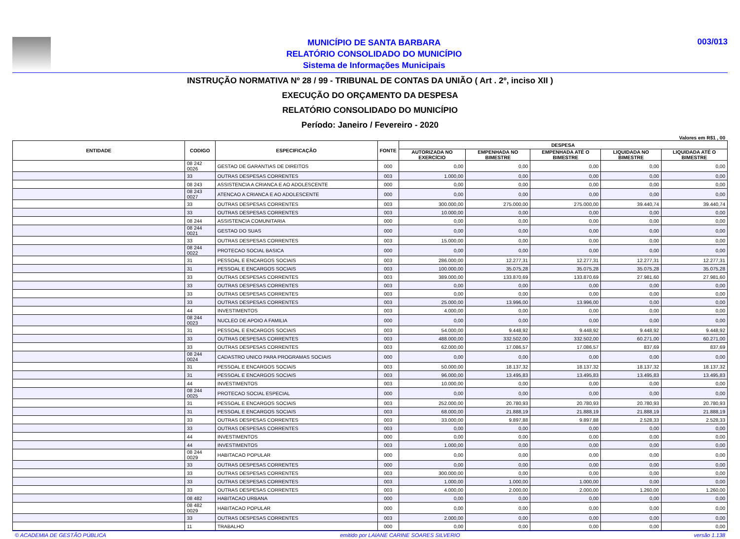MUNICÍPIO DE SANTA BARBARA
RELATÓRIO CONSOLIDADO DO MUNICÍPIO
Sistema de Informações Municipais
003/013
INSTRUÇÃO NORMATIVA Nº 28 / 99 - TRIBUNAL DE CONTAS DA UNIÃO ( Art . 2º, inciso XII )
EXECUÇÃO DO ORÇAMENTO DA DESPESA
RELATÓRIO CONSOLIDADO DO MUNICÍPIO
Período: Janeiro / Fevereiro - 2020
Valores em R$1 , 00
| ENTIDADE | CODIGO | ESPECIFICAÇÃO | FONTE | DESPESA | | | | |
| --- | --- | --- | --- | --- | --- | --- | --- | --- |
| | | | | AUTORIZADA NO EXERCÍCIO | EMPENHADA NO BIMESTRE | EMPENHADA ATÉ O BIMESTRE | LIQUIDADA NO BIMESTRE | LIQUIDADA ATÉ O BIMESTRE |
| | 08 242 0026 | GESTAO DE GARANTIAS DE DIREITOS | 000 | 0,00 | 0,00 | 0,00 | 0,00 | 0,00 |
| | 33 | OUTRAS DESPESAS CORRENTES | 003 | 1.000,00 | 0,00 | 0,00 | 0,00 | 0,00 |
| | 08 243 | ASSISTENCIA A CRIANCA E AO ADOLESCENTE | 000 | 0,00 | 0,00 | 0,00 | 0,00 | 0,00 |
| | 08 243 0027 | ATENCAO A CRIANCA E AO ADOLESCENTE | 000 | 0,00 | 0,00 | 0,00 | 0,00 | 0,00 |
| | 33 | OUTRAS DESPESAS CORRENTES | 003 | 300.000,00 | 275.000,00 | 275.000,00 | 39.440,74 | 39.440,74 |
| | 33 | OUTRAS DESPESAS CORRENTES | 003 | 10.000,00 | 0,00 | 0,00 | 0,00 | 0,00 |
| | 08 244 | ASSISTENCIA COMUNITARIA | 000 | 0,00 | 0,00 | 0,00 | 0,00 | 0,00 |
| | 08 244 0021 | GESTAO DO SUAS | 000 | 0,00 | 0,00 | 0,00 | 0,00 | 0,00 |
| | 33 | OUTRAS DESPESAS CORRENTES | 003 | 15.000,00 | 0,00 | 0,00 | 0,00 | 0,00 |
| | 08 244 0022 | PROTECAO SOCIAL BASICA | 000 | 0,00 | 0,00 | 0,00 | 0,00 | 0,00 |
| | 31 | PESSOAL E ENCARGOS SOCIAIS | 003 | 286.000,00 | 12.277,31 | 12.277,31 | 12.277,31 | 12.277,31 |
| | 31 | PESSOAL E ENCARGOS SOCIAIS | 003 | 100.000,00 | 35.075,28 | 35.075,28 | 35.075,28 | 35.075,28 |
| | 33 | OUTRAS DESPESAS CORRENTES | 003 | 389.000,00 | 133.870,69 | 133.870,69 | 27.981,60 | 27.981,60 |
| | 33 | OUTRAS DESPESAS CORRENTES | 003 | 0,00 | 0,00 | 0,00 | 0,00 | 0,00 |
| | 33 | OUTRAS DESPESAS CORRENTES | 003 | 0,00 | 0,00 | 0,00 | 0,00 | 0,00 |
| | 33 | OUTRAS DESPESAS CORRENTES | 003 | 25.000,00 | 13.996,00 | 13.996,00 | 0,00 | 0,00 |
| | 44 | INVESTIMENTOS | 003 | 4.000,00 | 0,00 | 0,00 | 0,00 | 0,00 |
| | 08 244 0023 | NUCLEO DE APOIO A FAMILIA | 000 | 0,00 | 0,00 | 0,00 | 0,00 | 0,00 |
| | 31 | PESSOAL E ENCARGOS SOCIAIS | 003 | 54.000,00 | 9.448,92 | 9.448,92 | 9.448,92 | 9.448,92 |
| | 33 | OUTRAS DESPESAS CORRENTES | 003 | 488.000,00 | 332.502,00 | 332.502,00 | 60.271,00 | 60.271,00 |
| | 33 | OUTRAS DESPESAS CORRENTES | 003 | 62.000,00 | 17.086,57 | 17.086,57 | 837,69 | 837,69 |
| | 08 244 0024 | CADASTRO UNICO PARA PROGRAMAS SOCIAIS | 000 | 0,00 | 0,00 | 0,00 | 0,00 | 0,00 |
| | 31 | PESSOAL E ENCARGOS SOCIAIS | 003 | 50.000,00 | 18.137,32 | 18.137,32 | 18.137,32 | 18.137,32 |
| | 31 | PESSOAL E ENCARGOS SOCIAIS | 003 | 96.000,00 | 13.495,83 | 13.495,83 | 13.495,83 | 13.495,83 |
| | 44 | INVESTIMENTOS | 003 | 10.000,00 | 0,00 | 0,00 | 0,00 | 0,00 |
| | 08 244 0025 | PROTECAO SOCIAL ESPECIAL | 000 | 0,00 | 0,00 | 0,00 | 0,00 | 0,00 |
| | 31 | PESSOAL E ENCARGOS SOCIAIS | 003 | 252.000,00 | 20.780,93 | 20.780,93 | 20.780,93 | 20.780,93 |
| | 31 | PESSOAL E ENCARGOS SOCIAIS | 003 | 68.000,00 | 21.888,19 | 21.888,19 | 21.888,19 | 21.888,19 |
| | 33 | OUTRAS DESPESAS CORRENTES | 003 | 33.000,00 | 9.897,88 | 9.897,88 | 2.528,33 | 2.528,33 |
| | 33 | OUTRAS DESPESAS CORRENTES | 003 | 0,00 | 0,00 | 0,00 | 0,00 | 0,00 |
| | 44 | INVESTIMENTOS | 000 | 0,00 | 0,00 | 0,00 | 0,00 | 0,00 |
| | 44 | INVESTIMENTOS | 003 | 1.000,00 | 0,00 | 0,00 | 0,00 | 0,00 |
| | 08 244 0029 | HABITACAO POPULAR | 000 | 0,00 | 0,00 | 0,00 | 0,00 | 0,00 |
| | 33 | OUTRAS DESPESAS CORRENTES | 000 | 0,00 | 0,00 | 0,00 | 0,00 | 0,00 |
| | 33 | OUTRAS DESPESAS CORRENTES | 003 | 300.000,00 | 0,00 | 0,00 | 0,00 | 0,00 |
| | 33 | OUTRAS DESPESAS CORRENTES | 003 | 1.000,00 | 1.000,00 | 1.000,00 | 0,00 | 0,00 |
| | 33 | OUTRAS DESPESAS CORRENTES | 003 | 4.000,00 | 2.000,00 | 2.000,00 | 1.260,00 | 1.260,00 |
| | 08 482 | HABITACAO URBANA | 000 | 0,00 | 0,00 | 0,00 | 0,00 | 0,00 |
| | 08 482 0029 | HABITACAO POPULAR | 000 | 0,00 | 0,00 | 0,00 | 0,00 | 0,00 |
| | 33 | OUTRAS DESPESAS CORRENTES | 003 | 2.000,00 | 0,00 | 0,00 | 0,00 | 0,00 |
| | 11 | TRABALHO | 000 | 0,00 | 0,00 | 0,00 | 0,00 | 0,00 |
© ACADEMIA DE GESTÃO PÚBLICA emitido por LAIANE CARINE SOARES SILVERIO versão 1.138